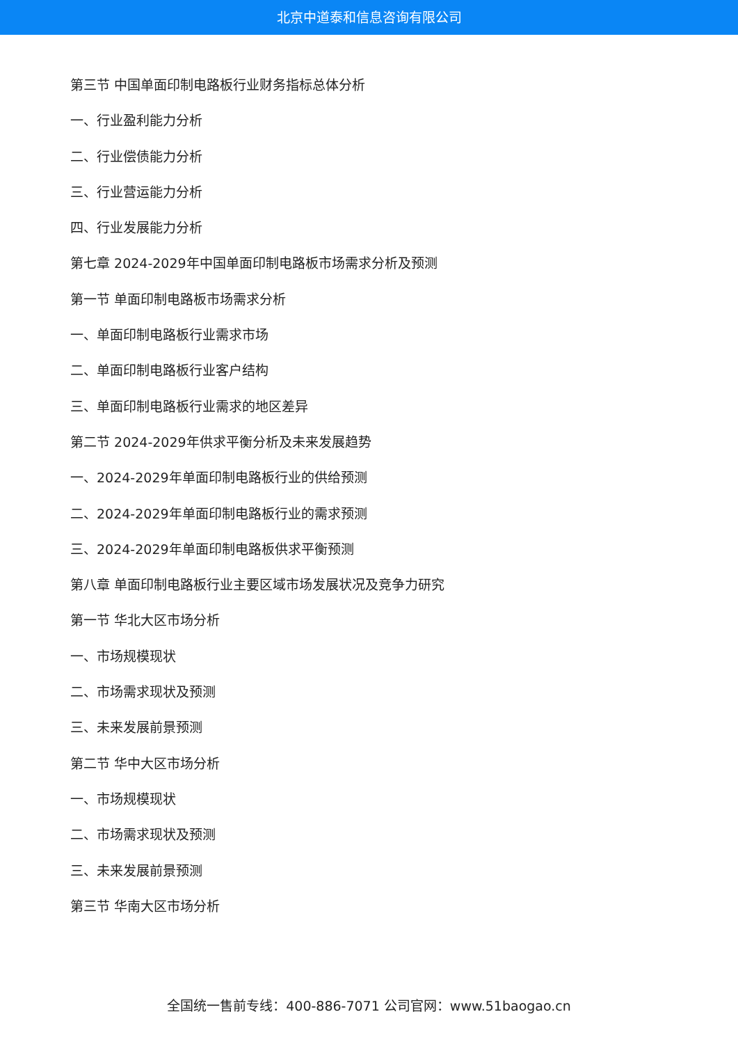北京中道泰和信息咨询有限公司
第三节 中国单面印制电路板行业财务指标总体分析
一、行业盈利能力分析
二、行业偿债能力分析
三、行业营运能力分析
四、行业发展能力分析
第七章 2024-2029年中国单面印制电路板市场需求分析及预测
第一节 单面印制电路板市场需求分析
一、单面印制电路板行业需求市场
二、单面印制电路板行业客户结构
三、单面印制电路板行业需求的地区差异
第二节 2024-2029年供求平衡分析及未来发展趋势
一、2024-2029年单面印制电路板行业的供给预测
二、2024-2029年单面印制电路板行业的需求预测
三、2024-2029年单面印制电路板供求平衡预测
第八章 单面印制电路板行业主要区域市场发展状况及竞争力研究
第一节 华北大区市场分析
一、市场规模现状
二、市场需求现状及预测
三、未来发展前景预测
第二节 华中大区市场分析
一、市场规模现状
二、市场需求现状及预测
三、未来发展前景预测
第三节 华南大区市场分析
全国统一售前专线：400-886-7071 公司官网：www.51baogao.cn